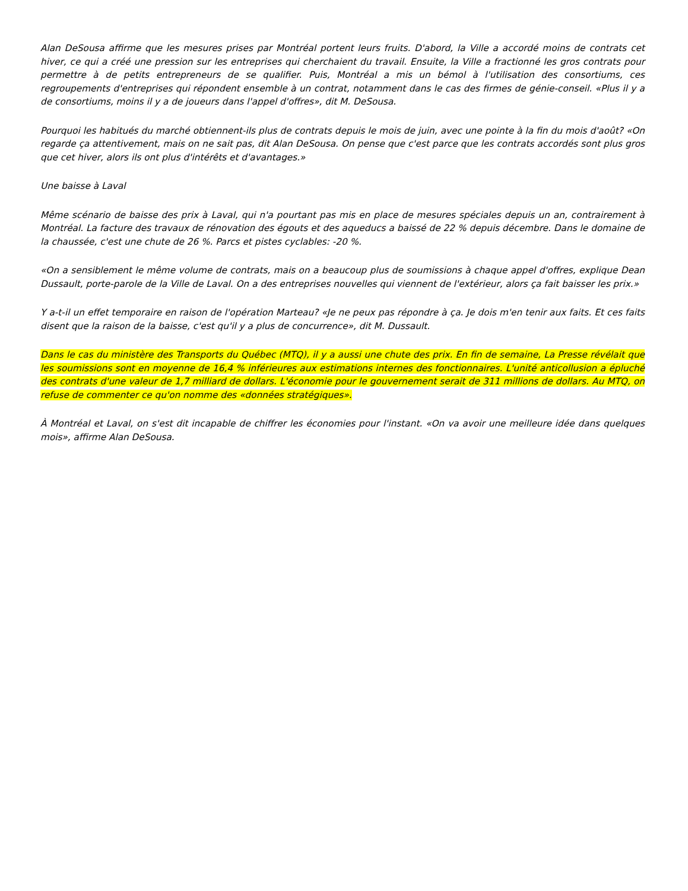Alan DeSousa affirme que les mesures prises par Montréal portent leurs fruits. D'abord, la Ville a accordé moins de contrats cet hiver, ce qui a créé une pression sur les entreprises qui cherchaient du travail. Ensuite, la Ville a fractionné les gros contrats pour permettre à de petits entrepreneurs de se qualifier. Puis, Montréal a mis un bémol à l'utilisation des consortiums, ces regroupements d'entreprises qui répondent ensemble à un contrat, notamment dans le cas des firmes de génie-conseil. «Plus il y a de consortiums, moins il y a de joueurs dans l'appel d'offres», dit M. DeSousa.
Pourquoi les habitués du marché obtiennent-ils plus de contrats depuis le mois de juin, avec une pointe à la fin du mois d'août? «On regarde ça attentivement, mais on ne sait pas, dit Alan DeSousa. On pense que c'est parce que les contrats accordés sont plus gros que cet hiver, alors ils ont plus d'intérêts et d'avantages.»
Une baisse à Laval
Même scénario de baisse des prix à Laval, qui n'a pourtant pas mis en place de mesures spéciales depuis un an, contrairement à Montréal. La facture des travaux de rénovation des égouts et des aqueducs a baissé de 22 % depuis décembre. Dans le domaine de la chaussée, c'est une chute de 26 %. Parcs et pistes cyclables: -20 %.
«On a sensiblement le même volume de contrats, mais on a beaucoup plus de soumissions à chaque appel d'offres, explique Dean Dussault, porte-parole de la Ville de Laval. On a des entreprises nouvelles qui viennent de l'extérieur, alors ça fait baisser les prix.»
Y a-t-il un effet temporaire en raison de l'opération Marteau? «Je ne peux pas répondre à ça. Je dois m'en tenir aux faits. Et ces faits disent que la raison de la baisse, c'est qu'il y a plus de concurrence», dit M. Dussault.
Dans le cas du ministère des Transports du Québec (MTQ), il y a aussi une chute des prix. En fin de semaine, La Presse révélait que les soumissions sont en moyenne de 16,4 % inférieures aux estimations internes des fonctionnaires. L'unité anticollusion a épluché des contrats d'une valeur de 1,7 milliard de dollars. L'économie pour le gouvernement serait de 311 millions de dollars. Au MTQ, on refuse de commenter ce qu'on nomme des «données stratégiques».
À Montréal et Laval, on s'est dit incapable de chiffrer les économies pour l'instant. «On va avoir une meilleure idée dans quelques mois», affirme Alan DeSousa.